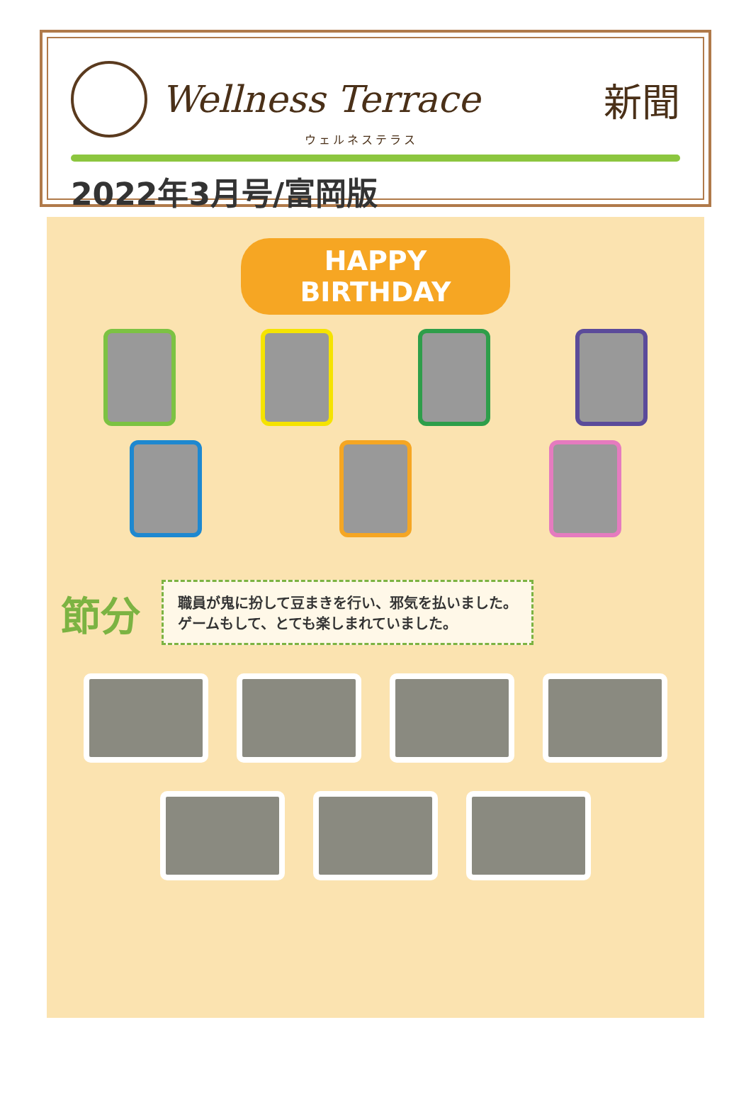Wellness Terrace 新聞
ウェルネステラス
2022年3月号/富岡版
HAPPY BIRTHDAY
節分
職員が鬼に扮して豆まきを行い、邪気を払いました。
ゲームもして、とても楽しまれていました。